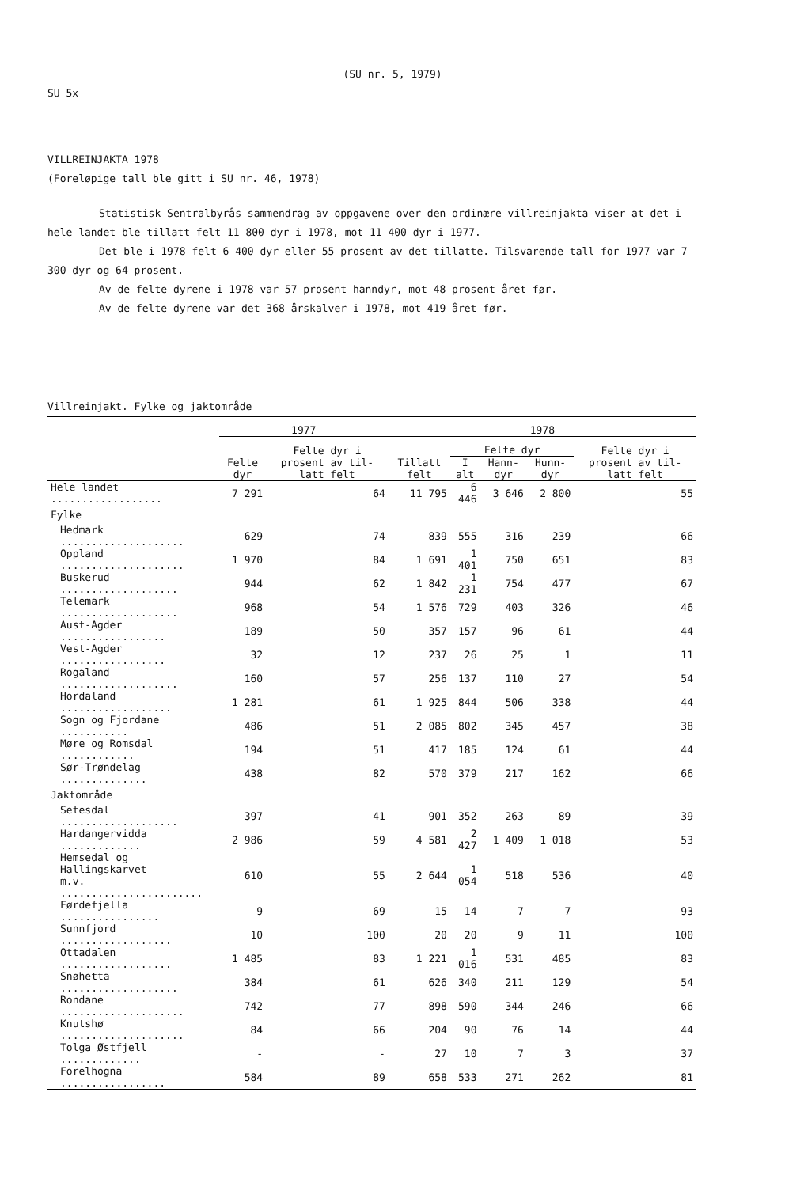(SU nr. 5, 1979)
SU 5x
VILLREINJAKTA 1978
(Foreløpige tall ble gitt i SU nr. 46, 1978)
Statistisk Sentralbyrås sammendrag av oppgavene over den ordinære villreinjakta viser at det i hele landet ble tillatt felt 11 800 dyr i 1978, mot 11 400 dyr i 1977.
Det ble i 1978 felt 6 400 dyr eller 55 prosent av det tillatte. Tilsvarende tall for 1977 var 7 300 dyr og 64 prosent.
Av de felte dyrene i 1978 var 57 prosent hanndyr, mot 48 prosent året før.
Av de felte dyrene var det 368 årskalver i 1978, mot 419 året før.
Villreinjakt. Fylke og jaktområde
| | 1977 | | 1978 | | | | |
| --- | --- | --- | --- | --- | --- | --- | --- |
| | Felte dyr | Felte dyr i prosent av til- latt felt | Tillatt felt | Felte dyr | | | Felte dyr i prosent av til- latt felt |
| | | | | I alt | Hann- dyr | Hunn- dyr | |
| Hele landet .................. | 7 291 | 64 | 11 795 | 6 446 | 3 646 | 2 800 | 55 |
| Fylke | | | | | | | |
| Hedmark .................... | 629 | 74 | 839 | 555 | 316 | 239 | 66 |
| Oppland .................... | 1 970 | 84 | 1 691 | 1 401 | 750 | 651 | 83 |
| Buskerud ................... | 944 | 62 | 1 842 | 1 231 | 754 | 477 | 67 |
| Telemark ................... | 968 | 54 | 1 576 | 729 | 403 | 326 | 46 |
| Aust-Agder ................. | 189 | 50 | 357 | 157 | 96 | 61 | 44 |
| Vest-Agder ................. | 32 | 12 | 237 | 26 | 25 | 1 | 11 |
| Rogaland ................... | 160 | 57 | 256 | 137 | 110 | 27 | 54 |
| Hordaland .................. | 1 281 | 61 | 1 925 | 844 | 506 | 338 | 44 |
| Sogn og Fjordane ........... | 486 | 51 | 2 085 | 802 | 345 | 457 | 38 |
| Møre og Romsdal ............ | 194 | 51 | 417 | 185 | 124 | 61 | 44 |
| Sør-Trøndelag .............. | 438 | 82 | 570 | 379 | 217 | 162 | 66 |
| Jaktområde | | | | | | | |
| Setesdal ................... | 397 | 41 | 901 | 352 | 263 | 89 | 39 |
| Hardangervidda ............. | 2 986 | 59 | 4 581 | 2 427 | 1 409 | 1 018 | 53 |
| Hemsedal og Hallingskarvet m.v. ....................... | 610 | 55 | 2 644 | 1 054 | 518 | 536 | 40 |
| Førdefjella ................ | 9 | 69 | 15 | 14 | 7 | 7 | 93 |
| Sunnfjord .................. | 10 | 100 | 20 | 20 | 9 | 11 | 100 |
| Ottadalen .................. | 1 485 | 83 | 1 221 | 1 016 | 531 | 485 | 83 |
| Snøhetta ................... | 384 | 61 | 626 | 340 | 211 | 129 | 54 |
| Rondane .................... | 742 | 77 | 898 | 590 | 344 | 246 | 66 |
| Knutshø .................... | 84 | 66 | 204 | 90 | 76 | 14 | 44 |
| Tolga Østfjell ............. | - | - | 27 | 10 | 7 | 3 | 37 |
| Forelhogna ................. | 584 | 89 | 658 | 533 | 271 | 262 | 81 |